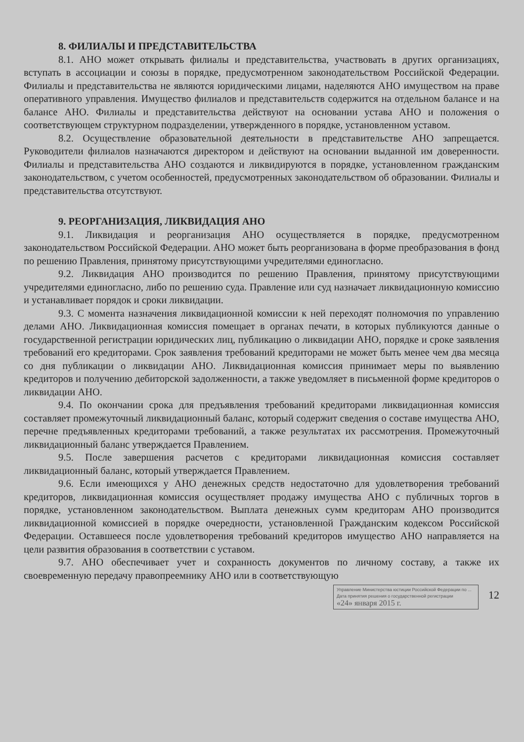8. ФИЛИАЛЫ И ПРЕДСТАВИТЕЛЬСТВА
8.1. АНО может открывать филиалы и представительства, участвовать в других организациях, вступать в ассоциации и союзы в порядке, предусмотренном законодательством Российской Федерации. Филиалы и представительства не являются юридическими лицами, наделяются АНО имуществом на праве оперативного управления. Имущество филиалов и представительств содержится на отдельном балансе и на балансе АНО. Филиалы и представительства действуют на основании устава АНО и положения о соответствующем структурном подразделении, утвержденного в порядке, установленном уставом.
8.2. Осуществление образовательной деятельности в представительстве АНО запрещается. Руководители филиалов назначаются директором и действуют на основании выданной им доверенности. Филиалы и представительства АНО создаются и ликвидируются в порядке, установленном гражданским законодательством, с учетом особенностей, предусмотренных законодательством об образовании. Филиалы и представительства отсутствуют.
9. РЕОРГАНИЗАЦИЯ, ЛИКВИДАЦИЯ АНО
9.1. Ликвидация и реорганизация АНО осуществляется в порядке, предусмотренном законодательством Российской Федерации. АНО может быть реорганизована в форме преобразования в фонд по решению Правления, принятому присутствующими учредителями единогласно.
9.2. Ликвидация АНО производится по решению Правления, принятому присутствующими учредителями единогласно, либо по решению суда. Правление или суд назначает ликвидационную комиссию и устанавливает порядок и сроки ликвидации.
9.3. С момента назначения ликвидационной комиссии к ней переходят полномочия по управлению делами АНО. Ликвидационная комиссия помещает в органах печати, в которых публикуются данные о государственной регистрации юридических лиц, публикацию о ликвидации АНО, порядке и сроке заявления требований его кредиторами. Срок заявления требований кредиторами не может быть менее чем два месяца со дня публикации о ликвидации АНО. Ликвидационная комиссия принимает меры по выявлению кредиторов и получению дебиторской задолженности, а также уведомляет в письменной форме кредиторов о ликвидации АНО.
9.4. По окончании срока для предъявления требований кредиторами ликвидационная комиссия составляет промежуточный ликвидационный баланс, который содержит сведения о составе имущества АНО, перечне предъявленных кредиторами требований, а также результатах их рассмотрения. Промежуточный ликвидационный баланс утверждается Правлением.
9.5. После завершения расчетов с кредиторами ликвидационная комиссия составляет ликвидационный баланс, который утверждается Правлением.
9.6. Если имеющихся у АНО денежных средств недостаточно для удовлетворения требований кредиторов, ликвидационная комиссия осуществляет продажу имущества АНО с публичных торгов в порядке, установленном законодательством. Выплата денежных сумм кредиторам АНО производится ликвидационной комиссией в порядке очередности, установленной Гражданским кодексом Российской Федерации. Оставшееся после удовлетворения требований кредиторов имущество АНО направляется на цели развития образования в соответствии с уставом.
9.7. АНО обеспечивает учет и сохранность документов по личному составу, а также их своевременную передачу правопреемнику АНО или в соответствующую
Управление Министерства юстиции Российской Федерации по ...
Дата принятия решения о государственной регистрации
«24» января 2015 г.
12